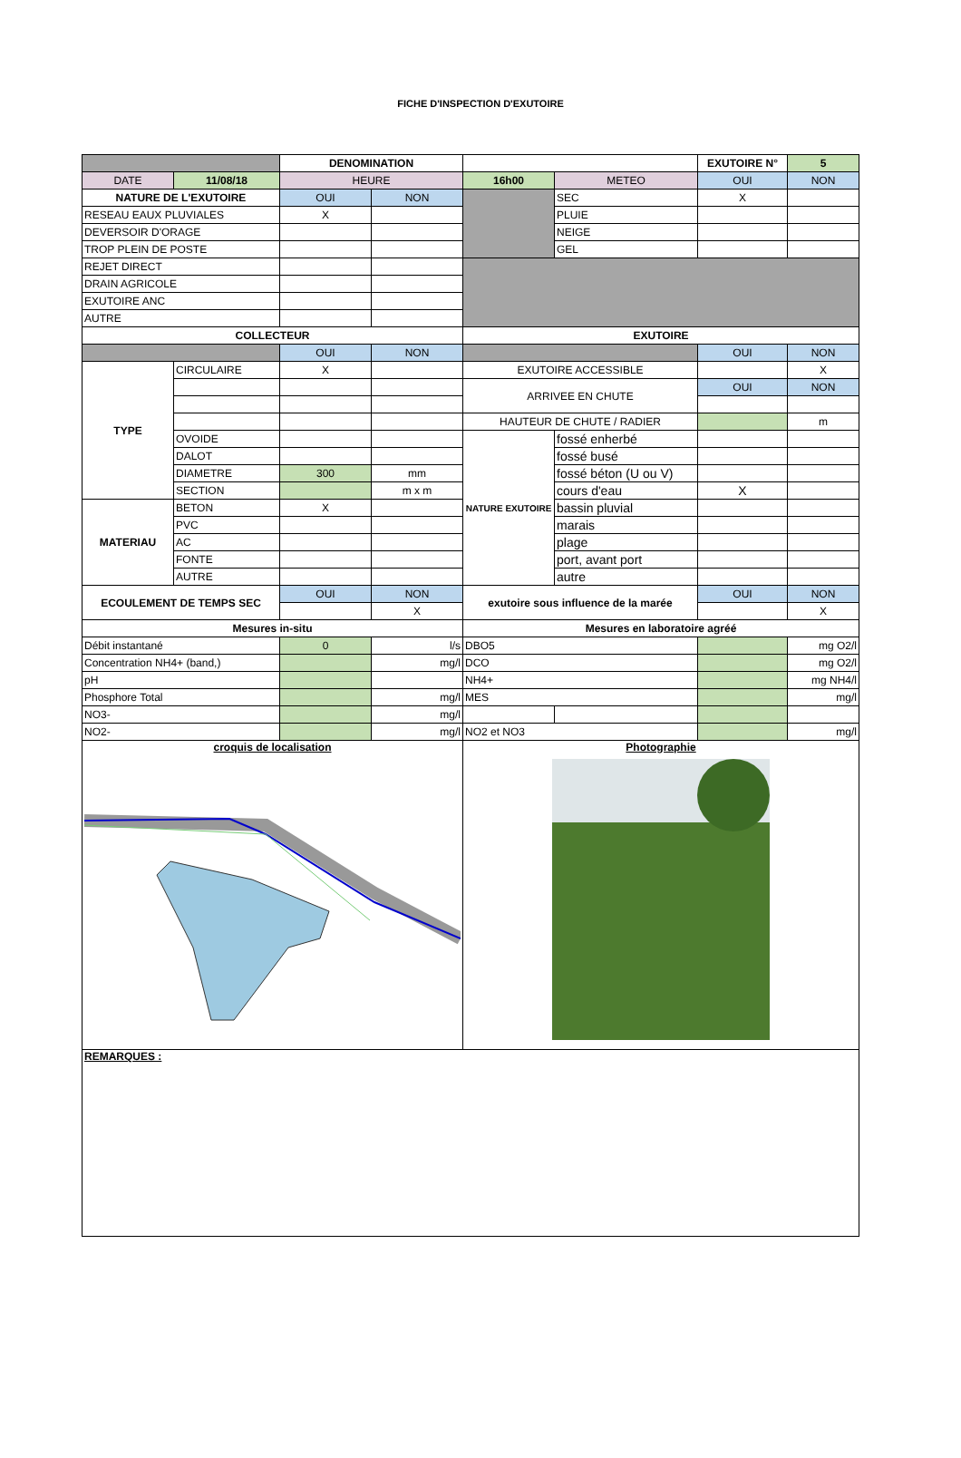FICHE D'INSPECTION D'EXUTOIRE
| | | DENOMINATION | | | | EXUTOIRE N° | 5 |
| DATE | 11/08/18 | HEURE | | 16h00 | METEO | OUI | NON |
| NATURE DE L'EXUTOIRE | | OUI | NON | | SEC | X | |
| RESEAU EAUX PLUVIALES | | X | | | PLUIE | | |
| DEVERSOIR D'ORAGE | | | | | NEIGE | | |
| TROP PLEIN DE POSTE | | | | | GEL | | |
| REJET DIRECT | | | | | | | |
| DRAIN AGRICOLE | | | | | | | |
| EXUTOIRE ANC | | | | | | | |
| AUTRE | | | | | | | |
| COLLECTEUR | | | | EXUTOIRE | | | |
| | | OUI | NON | | | OUI | NON |
| TYPE | CIRCULAIRE | X | | EXUTOIRE ACCESSIBLE | | | X |
| | | | | ARRIVEE EN CHUTE | | OUI | NON |
| | | | | HAUTEUR DE CHUTE / RADIER | | | m |
| | OVOIDE | | | NATURE EXUTOIRE | fossé enherbé | | |
| | DALOT | | | | fossé busé | | |
| | DIAMETRE | 300 | mm | | fossé béton (U ou V) | | |
| | SECTION | | m x m | | cours d'eau | X | |
| MATERIAU | BETON | X | | | bassin pluvial | | |
| | PVC | | | | marais | | |
| | AC | | | | plage | | |
| | FONTE | | | | port, avant port | | |
| | AUTRE | | | | autre | | |
| ECOULEMENT DE TEMPS SEC | | OUI | NON | exutoire sous influence de la marée | | OUI | NON |
| | | | X | | | | X |
| Mesures in-situ | | | | Mesures en laboratoire agréé | | | |
| Débit instantané | | 0 | l/s | DBO5 | | | mg O2/l |
| Concentration NH4+ (band,) | | | mg/l | DCO | | | mg O2/l |
| pH | | | | NH4+ | | | mg NH4/l |
| Phosphore Total | | | mg/l | MES | | | mg/l |
| NO3- | | | mg/l | | | | |
| NO2- | | | mg/l | NO2 et NO3 | | | mg/l |
| croquis de localisation | | | | Photographie | | | |
| REMARQUES : | | | | | | | |